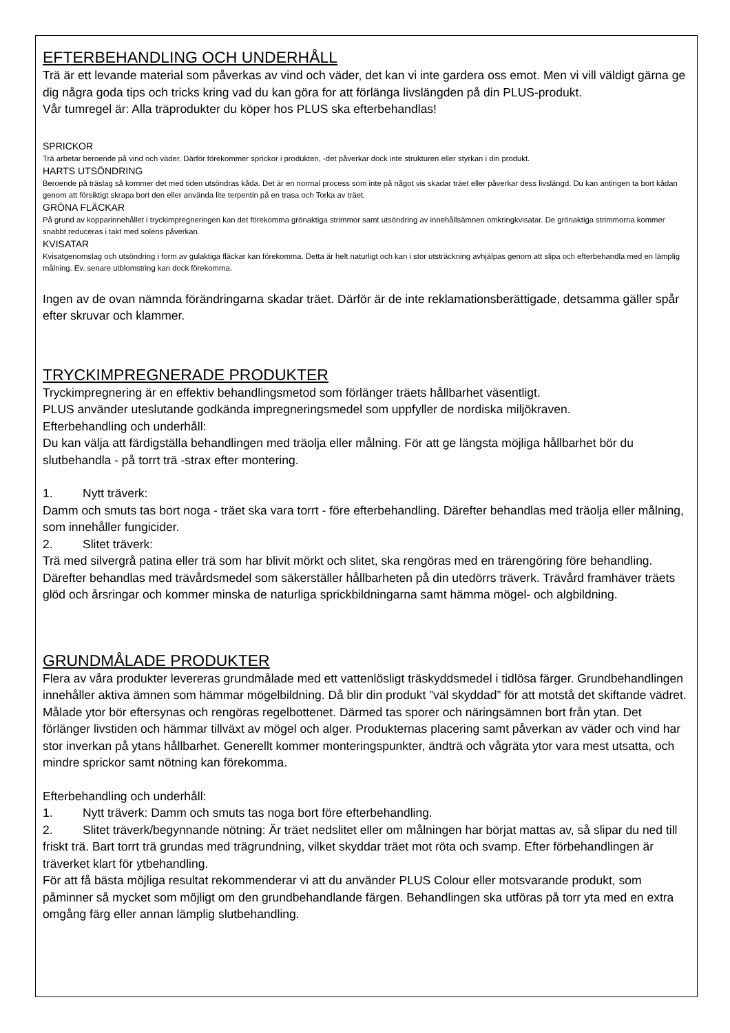EFTERBEHANDLING OCH UNDERHÅLL
Trä är ett levande material som påverkas av vind och väder, det kan vi inte gardera oss emot. Men vi vill väldigt gärna ge dig några goda tips och tricks kring vad du kan göra for att förlänga livslängden på din PLUS-produkt.
Vår tumregel är: Alla träprodukter du köper hos PLUS ska efterbehandlas!
SPRICKOR
Trä arbetar beroende på vind och väder. Därför förekommer sprickor i produkten, -det påverkar dock inte strukturen eller styrkan i din produkt.
HARTS UTSÖNDRING
Beroende på träslag så kommer det med tiden utsöndras kåda. Det är en normal process som inte på något vis skadar träet eller påverkar dess livslängd. Du kan antingen ta bort kådan genom att försiktigt skrapa bort den eller använda lite terpentin på en trasa och Torka av träet.
GRÖNA FLÄCKAR
På grund av kopparinnehållet i tryckimpregneringen kan det förekomma grönaktiga strimmor samt utsöndring av innehållsämnen omkringkvisatar. De grönaktiga strimmorna kommer snabbt reduceras i takt med solens påverkan.
KVISATAR
Kvisatgenomslag och utsöndring i form av gulaktiga fläckar kan förekomma. Detta är helt naturligt och kan i stor utsträckning avhjälpas genom att slipa och efterbehandla med en lämplig målning. Ev. senare utblomstring kan dock förekomma.
Ingen av de ovan nämnda förändringarna skadar träet. Därför är de inte reklamationsberättigade, detsamma gäller spår efter skruvar och klammer.
TRYCKIMPREGNERADE PRODUKTER
Tryckimpregnering är en effektiv behandlingsmetod som förlänger träets hållbarhet väsentligt.
PLUS använder uteslutande godkända impregneringsmedel som uppfyller de nordiska miljökraven.
Efterbehandling och underhåll:
Du kan välja att färdigställa behandlingen med träolja eller målning. För att ge längsta möjliga hållbarhet bör du slutbehandla - på torrt trä -strax efter montering.
1. Nytt träverk:
Damm och smuts tas bort noga - träet ska vara torrt - före efterbehandling. Därefter behandlas med träolja eller målning, som innehåller fungicider.
2. Slitet träverk:
Trä med silvergrå patina eller trä som har blivit mörkt och slitet, ska rengöras med en trärengöring före behandling. Därefter behandlas med trävårdsmedel som säkerställer hållbarheten på din utedörrs träverk. Trävård framhäver träets glöd och årsringar och kommer minska de naturliga sprickbildningarna samt hämma mögel- och algbildning.
GRUNDMÅLADE PRODUKTER
Flera av våra produkter levereras grundmålade med ett vattenlösligt träskyddsmedel i tidlösa färger. Grundbehandlingen innehåller aktiva ämnen som hämmar mögelbildning. Då blir din produkt ”väl skyddad” för att motstå det skiftande vädret.
Målade ytor bör eftersynas och rengöras regelbottenet. Därmed tas sporer och näringsämnen bort från ytan. Det förlänger livstiden och hämmar tillväxt av mögel och alger. Produkternas placering samt påverkan av väder och vind har stor inverkan på ytans hållbarhet. Generellt kommer monteringspunkter, ändträ och vågräta ytor vara mest utsatta, och mindre sprickor samt nötning kan förekomma.
Efterbehandling och underhåll:
1. Nytt träverk: Damm och smuts tas noga bort före efterbehandling.
2. Slitet träverk/begynnande nötning: Är träet nedslitet eller om målningen har börjat mattas av, så slipar du ned till friskt trä. Bart torrt trä grundas med trägrundning, vilket skyddar träet mot röta och svamp. Efter förbehandlingen är träverket klart för ytbehandling.
För att få bästa möjliga resultat rekommenderar vi att du använder PLUS Colour eller motsvarande produkt, som påminner så mycket som möjligt om den grundbehandlande färgen. Behandlingen ska utföras på torr yta med en extra omgång färg eller annan lämplig slutbehandling.